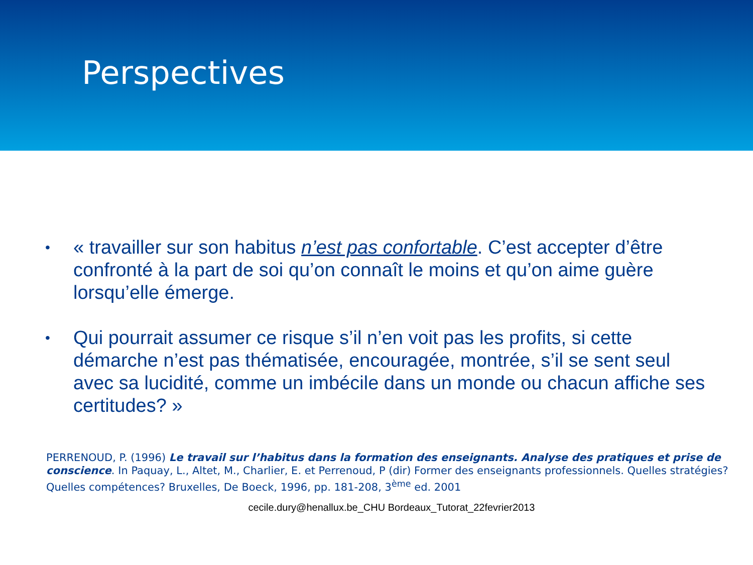Perspectives
• « travailler sur son habitus n’est pas confortable. C’est accepter d’être confronté à la part de soi qu’on connaît le moins et qu’on aime guère lorsqu’elle émerge.
• Qui pourrait assumer ce risque s’il n’en voit pas les profits, si cette démarche n’est pas thématisée, encouragée, montrée, s’il se sent seul avec sa lucidité, comme un imbécile dans un monde ou chacun affiche ses certitudes? »
PERRENOUD, P. (1996) Le travail sur l’habitus dans la formation des enseignants. Analyse des pratiques et prise de conscience. In Paquay, L., Altet, M., Charlier, E. et Perrenoud, P (dir) Former des enseignants professionnels. Quelles stratégies? Quelles compétences? Bruxelles, De Boeck, 1996, pp. 181-208, 3<sup>ème</sup> ed. 2001
cecile.dury@henallux.be_CHU Bordeaux_Tutorat_22fevrier2013